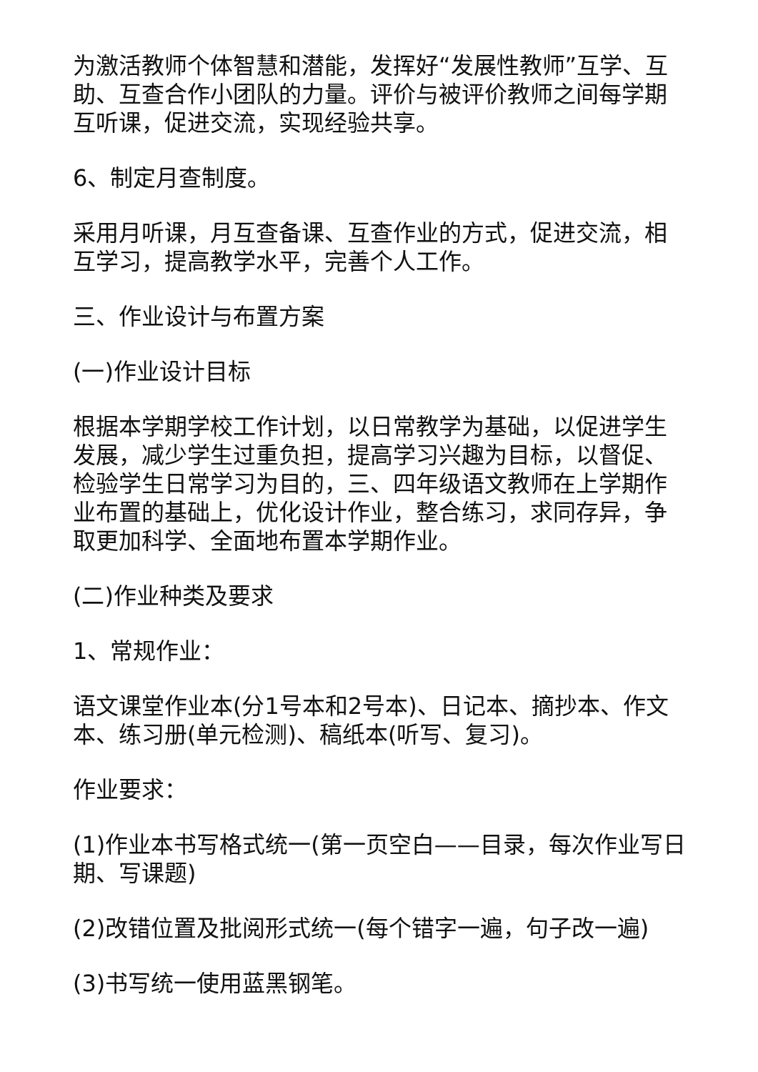为激活教师个体智慧和潜能，发挥好“发展性教师”互学、互助、互查合作小团队的力量。评价与被评价教师之间每学期互听课，促进交流，实现经验共享。
6、制定月查制度。
采用月听课，月互查备课、互查作业的方式，促进交流，相互学习，提高教学水平，完善个人工作。
三、作业设计与布置方案
(一)作业设计目标
根据本学期学校工作计划，以日常教学为基础，以促进学生发展，减少学生过重负担，提高学习兴趣为目标，以督促、检验学生日常学习为目的，三、四年级语文教师在上学期作业布置的基础上，优化设计作业，整合练习，求同存异，争取更加科学、全面地布置本学期作业。
(二)作业种类及要求
1、常规作业：
语文课堂作业本(分1号本和2号本)、日记本、摘抄本、作文本、练习册(单元检测)、稿纸本(听写、复习)。
作业要求：
(1)作业本书写格式统一(第一页空白——目录，每次作业写日期、写课题)
(2)改错位置及批阅形式统一(每个错字一遍，句子改一遍)
(3)书写统一使用蓝黑钢笔。